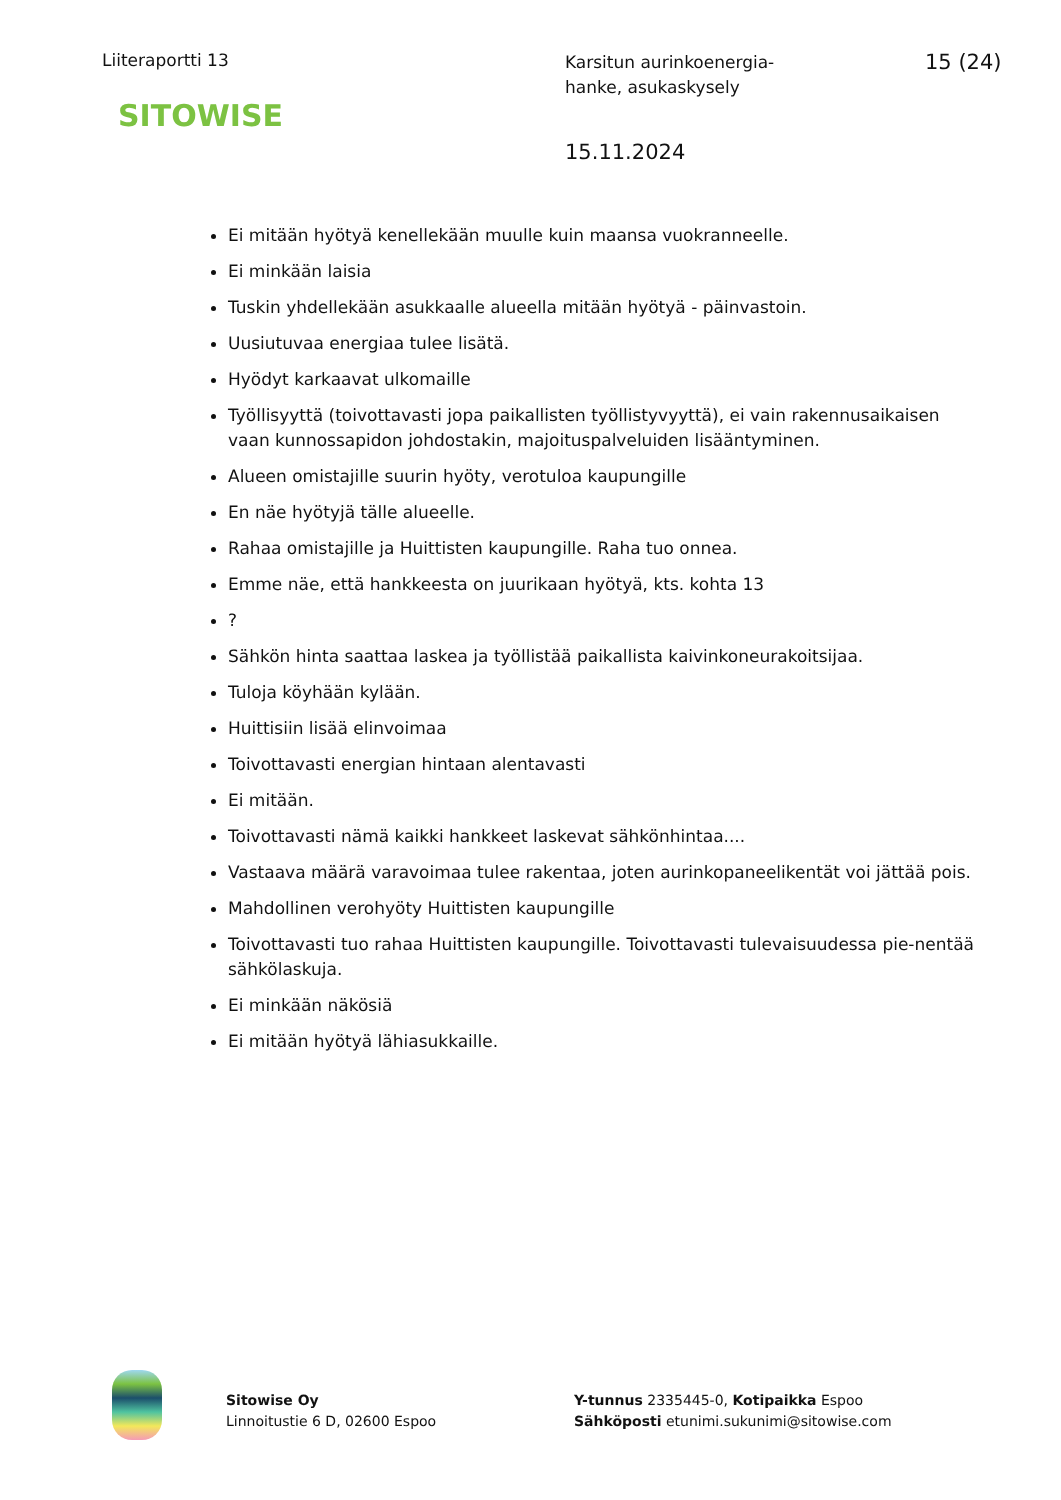Liiteraportti 13
SITOWISE
Karsitun aurinkoenergia-
hanke, asukaskysely
15.11.2024
15 (24)
Ei mitään hyötyä kenellekään muulle kuin maansa vuokranneelle.
Ei minkään laisia
Tuskin yhdellekään asukkaalle alueella mitään hyötyä - päinvastoin.
Uusiutuvaa energiaa tulee lisätä.
Hyödyt karkaavat ulkomaille
Työllisyyttä (toivottavasti jopa paikallisten työllistyvyyttä), ei vain rakennusaikaisen vaan kunnossapidon johdostakin, majoituspalveluiden lisääntyminen.
Alueen omistajille suurin hyöty, verotuloa kaupungille
En näe hyötyjä tälle alueelle.
Rahaa omistajille ja Huittisten kaupungille. Raha tuo onnea.
Emme näe, että hankkeesta on juurikaan hyötyä, kts. kohta 13
?
Sähkön hinta saattaa laskea ja työllistää paikallista kaivinkoneurakoitsijaa.
Tuloja köyhään kylään.
Huittisiin lisää elinvoimaa
Toivottavasti energian hintaan alentavasti
Ei mitään.
Toivottavasti nämä kaikki hankkeet laskevat sähkönhintaa....
Vastaava määrä varavoimaa tulee rakentaa, joten aurinkopaneelikentät voi jättää pois.
Mahdollinen verohyöty Huittisten kaupungille
Toivottavasti tuo rahaa Huittisten kaupungille. Toivottavasti tulevaisuudessa pie-nentää sähkölaskuja.
Ei minkään näkösiä
Ei mitään hyötyä lähiasukkaille.
Sitowise Oy
Linnoitustie 6 D, 02600 Espoo
Y-tunnus 2335445-0, Kotipaikka Espoo
Sähköposti etunimi.sukunimi@sitowise.com